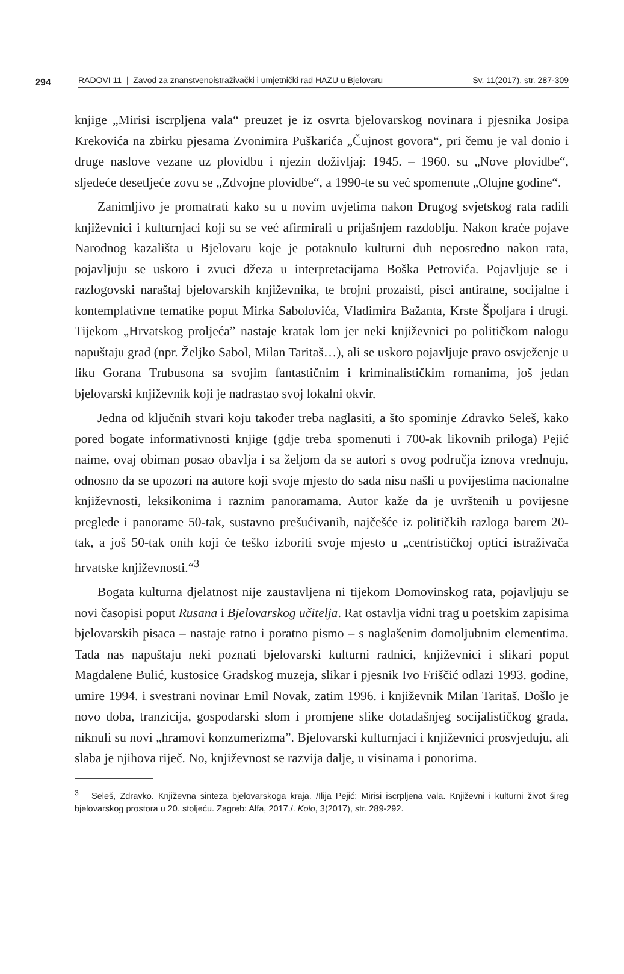294
RADOVI 11 | Zavod za znanstvenoistraživački i umjetnički rad HAZU u Bjelovaru Sv. 11(2017), str. 287-309
knjige „Mirisi iscrpljena vala“ preuzet je iz osvrta bjelovarskog novinara i pjesnika Josipa Krekovića na zbirku pjesama Zvonimira Puškarića „Čujnost govora“, pri čemu je val donio i druge naslove vezane uz plovidbu i njezin doživljaj: 1945. – 1960. su „Nove plovidbe“, sljedeće desetljeće zovu se „Zdvojne plovidbe“, a 1990-te su već spomenute „Olujne godine“.
Zanimljivo je promatrati kako su u novim uvjetima nakon Drugog svjetskog rata radili književnici i kulturnjaci koji su se već afirmirali u prijašnjem razdoblju. Nakon kraće pojave Narodnog kazališta u Bjelovaru koje je potaknulo kulturni duh neposredno nakon rata, pojavljuju se uskoro i zvuci džeza u interpretacijama Boška Petrovića. Pojavljuje se i razlogovski naraštaj bjelovarskih književnika, te brojni prozaisti, pisci antiratne, socijalne i kontemplativne tematike poput Mirka Sabolovića, Vladimira Bažanta, Krste Špoljara i drugi. Tijekom „Hrvatskog proljeća” nastaje kratak lom jer neki književnici po političkom nalogu napuštaju grad (npr. Željko Sabol, Milan Taritaš…), ali se uskoro pojavljuje pravo osvježenje u liku Gorana Trubusona sa svojim fantastičnim i kriminalističkim romanima, još jedan bjelovarski književnik koji je nadrastao svoj lokalni okvir.
Jedna od ključnih stvari koju također treba naglasiti, a što spominje Zdravko Seleš, kako pored bogate informativnosti knjige (gdje treba spomenuti i 700-ak likovnih priloga) Pejić naime, ovaj obiman posao obavlja i sa željom da se autori s ovog područja iznova vrednuju, odnosno da se upozori na autore koji svoje mjesto do sada nisu našli u povijestima nacionalne književnosti, leksikonima i raznim panoramama. Autor kaže da je uvrštenih u povijesne preglede i panorame 50-tak, sustavno prešućivanih, najčešće iz političkih razloga barem 20-tak, a još 50-tak onih koji će teško izboriti svoje mjesto u „centrističkoj optici istraživača hrvatske književnosti.“<sup>3</sup>
Bogata kulturna djelatnost nije zaustavljena ni tijekom Domovinskog rata, pojavljuju se novi časopisi poput Rusana i Bjelovarskog učitelja. Rat ostavlja vidni trag u poetskim zapisima bjelovarskih pisaca – nastaje ratno i poratno pismo – s naglašenim domoljubnim elementima. Tada nas napuštaju neki poznati bjelovarski kulturni radnici, književnici i slikari poput Magdalene Bulić, kustosice Gradskog muzeja, slikar i pjesnik Ivo Friščić odlazi 1993. godine, umire 1994. i svestrani novinar Emil Novak, zatim 1996. i književnik Milan Taritaš. Došlo je novo doba, tranzicija, gospodarski slom i promjene slike dotadašnjeg socijalističkog grada, niknuli su novi „hramovi konzumerizma”. Bjelovarski kulturnjaci i književnici prosvjeduju, ali slaba je njihova riječ. No, književnost se razvija dalje, u visinama i ponorima.
<sup>3</sup> Seleš, Zdravko. Književna sinteza bjelovarskoga kraja. /Ilija Pejić: Mirisi iscrpljena vala. Književni i kulturni život šireg bjelovarskog prostora u 20. stoljeću. Zagreb: Alfa, 2017./. Kolo, 3(2017), str. 289-292.